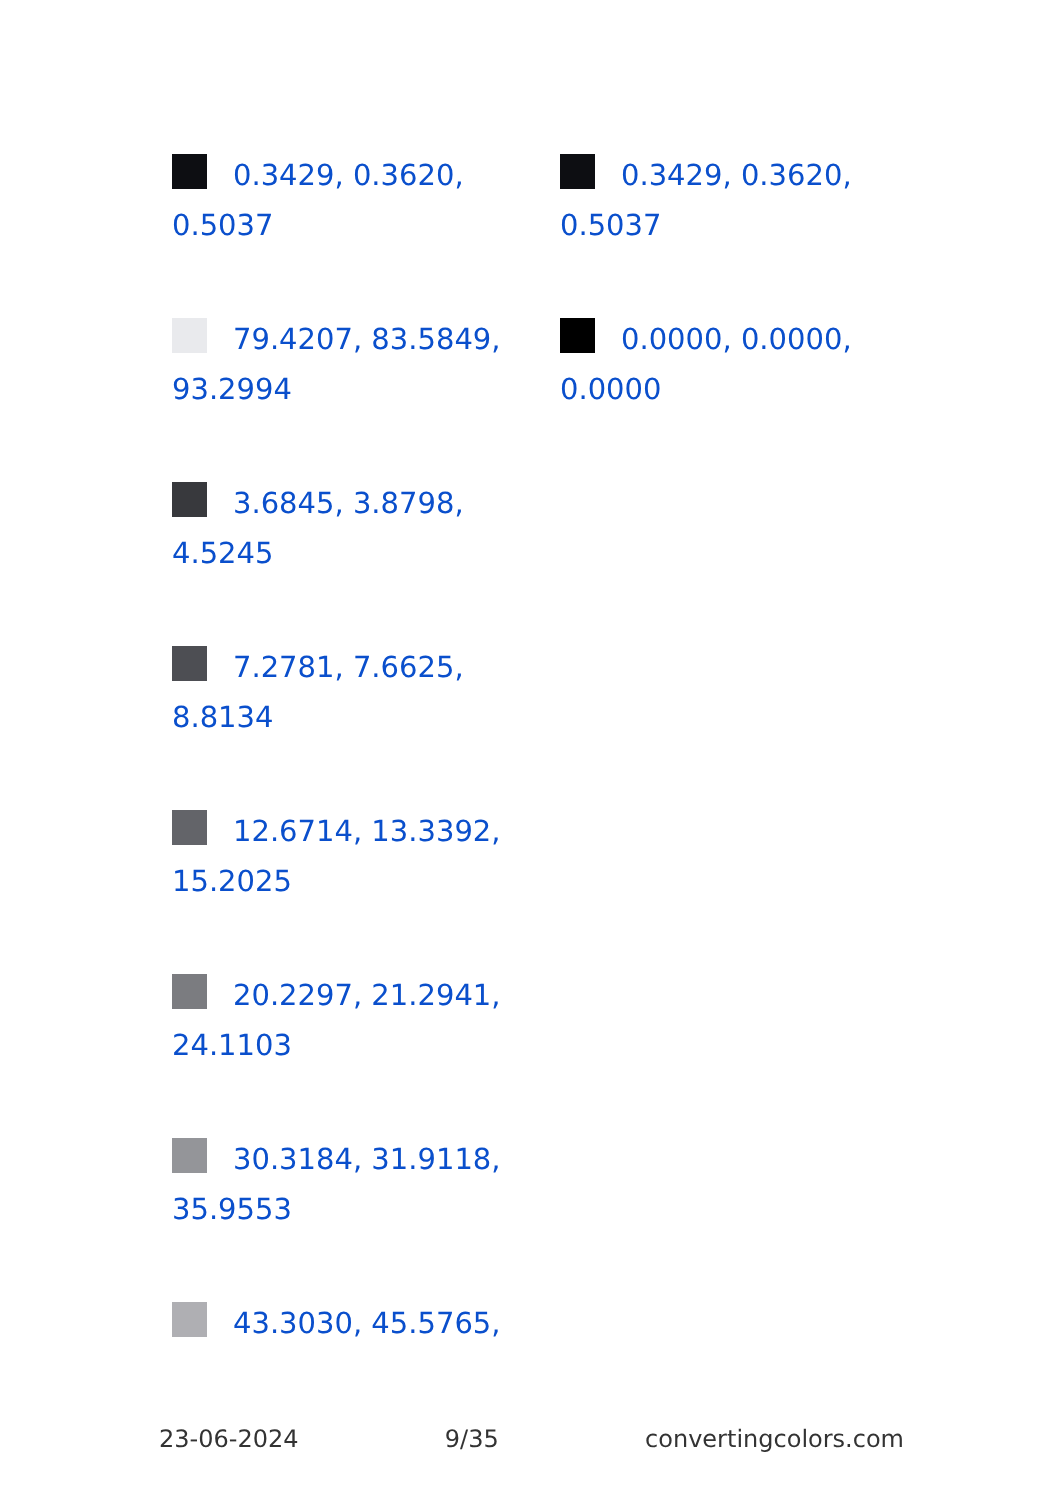0.3429, 0.3620,
0.5037
79.4207, 83.5849,
93.2994
3.6845, 3.8798,
4.5245
7.2781, 7.6625,
8.8134
12.6714, 13.3392,
15.2025
20.2297, 21.2941,
24.1103
30.3184, 31.9118,
35.9553
43.3030, 45.5765,
0.3429, 0.3620,
0.5037
0.0000, 0.0000,
0.0000
23-06-2024 9/35 convertingcolors.com